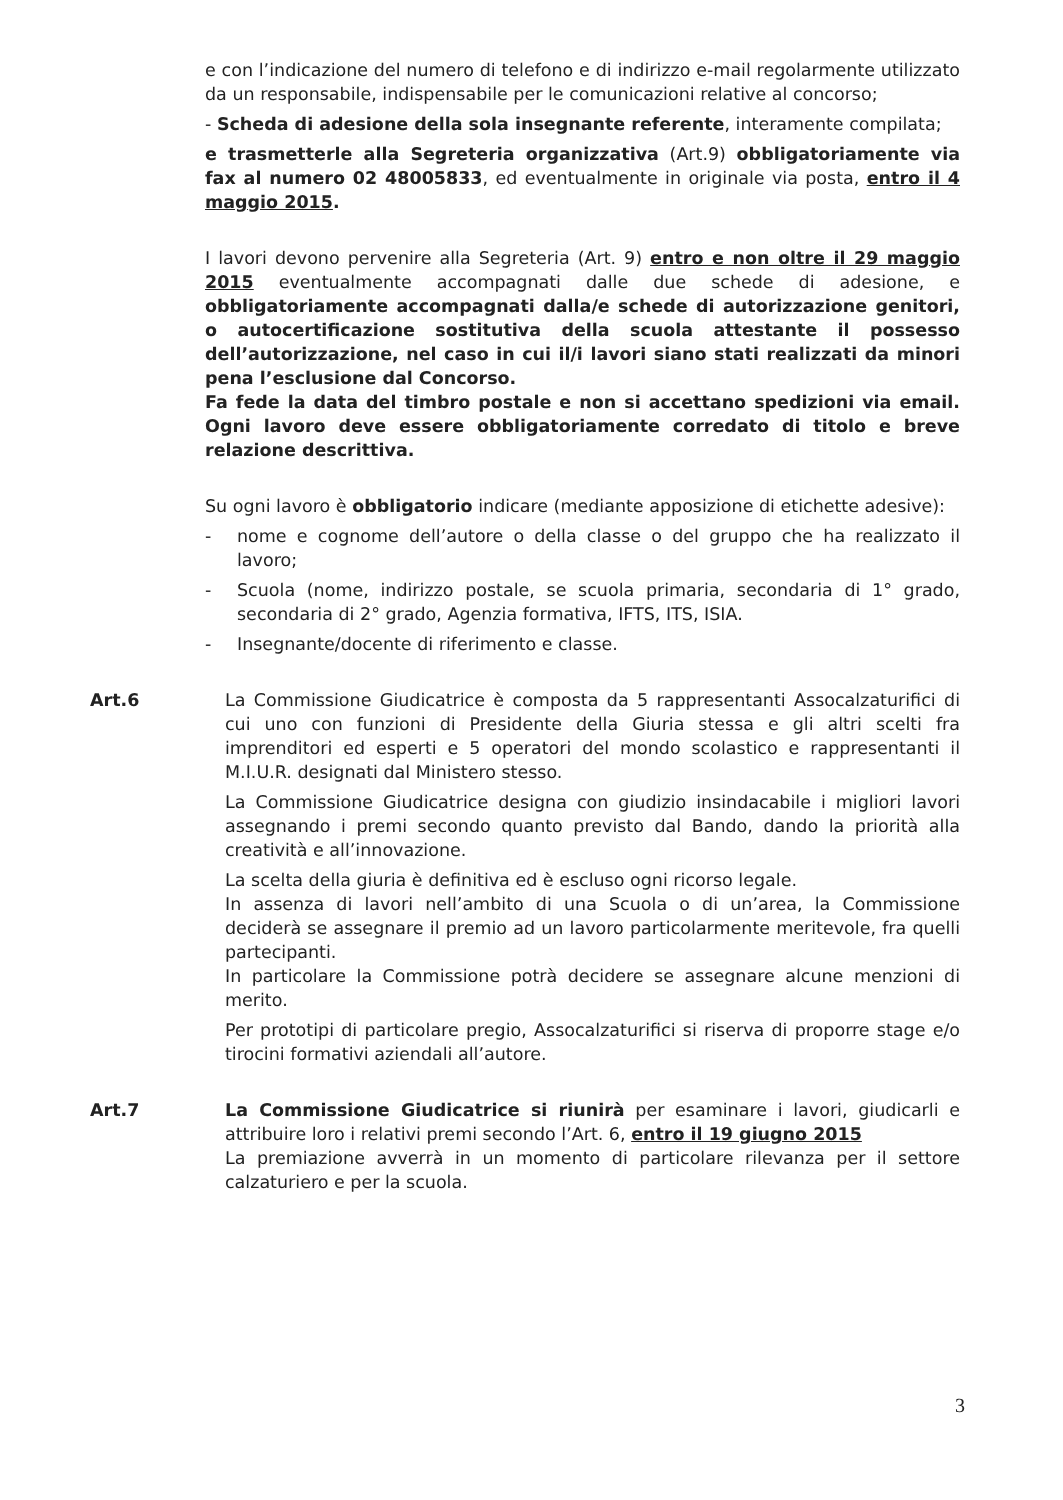e con l’indicazione del numero di telefono e di indirizzo e-mail regolarmente utilizzato da un responsabile, indispensabile per le comunicazioni relative al concorso;
- Scheda di adesione della sola insegnante referente, interamente compilata;
e trasmetterle alla Segreteria organizzativa (Art.9) obbligatoriamente via fax al numero 02 48005833, ed eventualmente in originale via posta, entro il 4 maggio 2015.
I lavori devono pervenire alla Segreteria (Art. 9) entro e non oltre il 29 maggio 2015 eventualmente accompagnati dalle due schede di adesione, e obbligatoriamente accompagnati dalla/e schede di autorizzazione genitori, o autocertificazione sostitutiva della scuola attestante il possesso dell’autorizzazione, nel caso in cui il/i lavori siano stati realizzati da minori pena l’esclusione dal Concorso.
Fa fede la data del timbro postale e non si accettano spedizioni via email. Ogni lavoro deve essere obbligatoriamente corredato di titolo e breve relazione descrittiva.
Su ogni lavoro è obbligatorio indicare (mediante apposizione di etichette adesive):
- nome e cognome dell’autore o della classe o del gruppo che ha realizzato il lavoro;
- Scuola (nome, indirizzo postale, se scuola primaria, secondaria di 1° grado, secondaria di 2° grado, Agenzia formativa, IFTS, ITS, ISIA.
- Insegnante/docente di riferimento e classe.
Art.6 La Commissione Giudicatrice è composta da 5 rappresentanti Assocalzaturifici di cui uno con funzioni di Presidente della Giuria stessa e gli altri scelti fra imprenditori ed esperti e 5 operatori del mondo scolastico e rappresentanti il M.I.U.R. designati dal Ministero stesso.
La Commissione Giudicatrice designa con giudizio insindacabile i migliori lavori assegnando i premi secondo quanto previsto dal Bando, dando la priorità alla creatività e all’innovazione.
La scelta della giuria è definitiva ed è escluso ogni ricorso legale.
In assenza di lavori nell’ambito di una Scuola o di un’area, la Commissione deciderà se assegnare il premio ad un lavoro particolarmente meritevole, fra quelli partecipanti.
In particolare la Commissione potrà decidere se assegnare alcune menzioni di merito.
Per prototipi di particolare pregio, Assocalzaturifici si riserva di proporre stage e/o tirocini formativi aziendali all’autore.
Art.7 La Commissione Giudicatrice si riunirà per esaminare i lavori, giudicarli e attribuire loro i relativi premi secondo l’Art. 6, entro il 19 giugno 2015
La premiazione avverrà in un momento di particolare rilevanza per il settore calzaturiero e per la scuola.
3